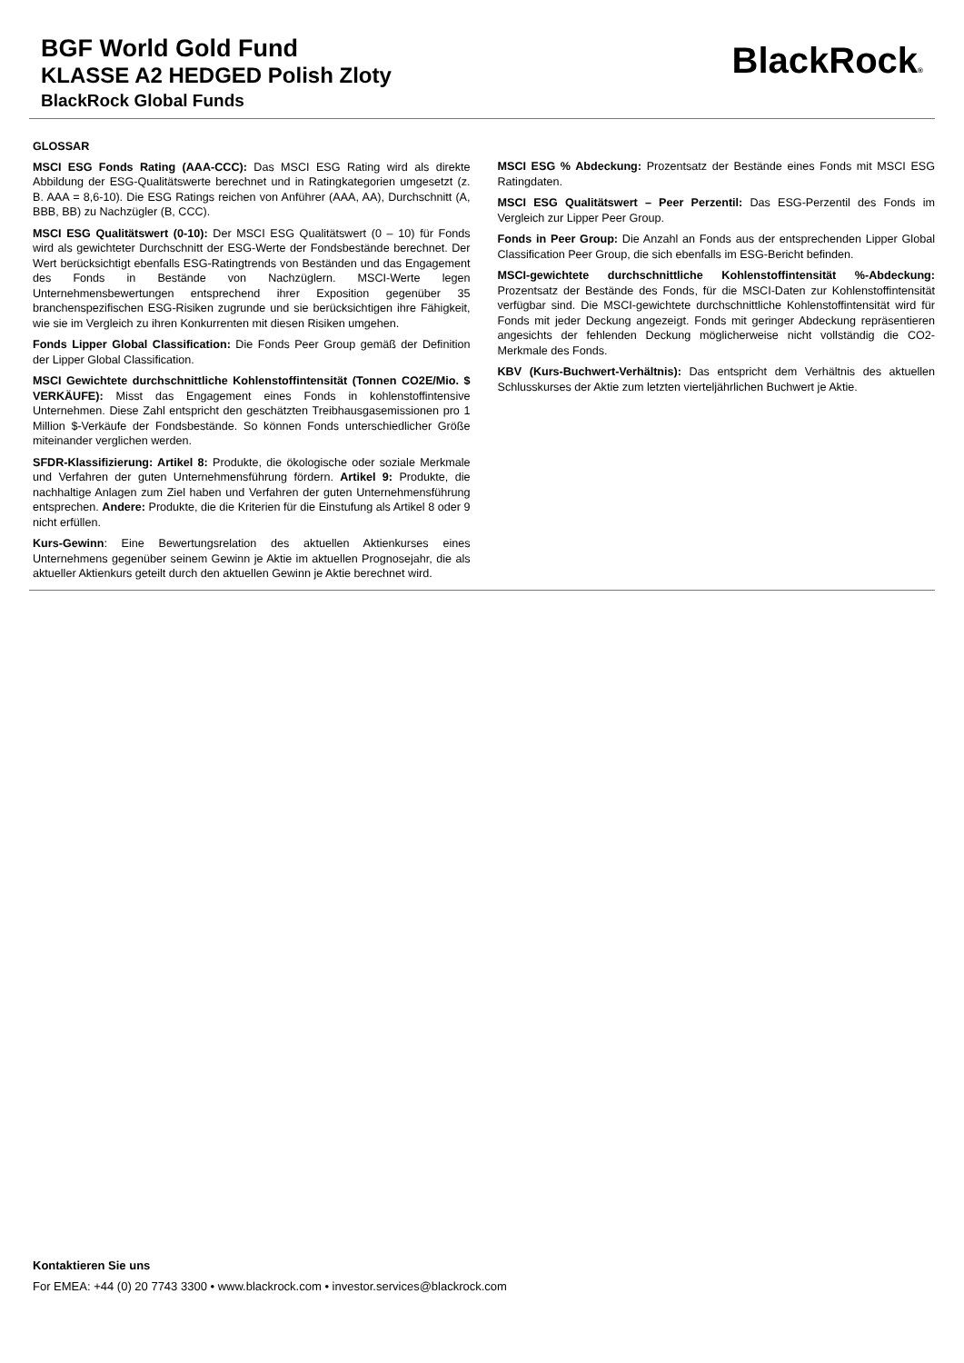BGF World Gold Fund
KLASSE A2 HEDGED Polish Zloty
BlackRock Global Funds
BlackRock®
GLOSSAR
MSCI ESG Fonds Rating (AAA-CCC): Das MSCI ESG Rating wird als direkte Abbildung der ESG-Qualitätswerte berechnet und in Ratingkategorien umgesetzt (z. B. AAA = 8,6-10). Die ESG Ratings reichen von Anführer (AAA, AA), Durchschnitt (A, BBB, BB) zu Nachzügler (B, CCC).
MSCI ESG Qualitätswert (0-10): Der MSCI ESG Qualitätswert (0 – 10) für Fonds wird als gewichteter Durchschnitt der ESG-Werte der Fondsbestände berechnet. Der Wert berücksichtigt ebenfalls ESG-Ratingtrends von Beständen und das Engagement des Fonds in Bestände von Nachzüglern. MSCI-Werte legen Unternehmensbewertungen entsprechend ihrer Exposition gegenüber 35 branchenspezifischen ESG-Risiken zugrunde und sie berücksichtigen ihre Fähigkeit, wie sie im Vergleich zu ihren Konkurrenten mit diesen Risiken umgehen.
Fonds Lipper Global Classification: Die Fonds Peer Group gemäß der Definition der Lipper Global Classification.
MSCI Gewichtete durchschnittliche Kohlenstoffintensität (Tonnen CO2E/Mio. $ VERKÄUFE): Misst das Engagement eines Fonds in kohlenstoffintensive Unternehmen. Diese Zahl entspricht den geschätzten Treibhausgasemissionen pro 1 Million $-Verkäufe der Fondsbestände. So können Fonds unterschiedlicher Größe miteinander verglichen werden.
SFDR-Klassifizierung: Artikel 8: Produkte, die ökologische oder soziale Merkmale und Verfahren der guten Unternehmensführung fördern. Artikel 9: Produkte, die nachhaltige Anlagen zum Ziel haben und Verfahren der guten Unternehmensführung entsprechen. Andere: Produkte, die die Kriterien für die Einstufung als Artikel 8 oder 9 nicht erfüllen.
Kurs-Gewinn: Eine Bewertungsrelation des aktuellen Aktienkurses eines Unternehmens gegenüber seinem Gewinn je Aktie im aktuellen Prognosejahr, die als aktueller Aktienkurs geteilt durch den aktuellen Gewinn je Aktie berechnet wird.
MSCI ESG % Abdeckung: Prozentsatz der Bestände eines Fonds mit MSCI ESG Ratingdaten.
MSCI ESG Qualitätswert – Peer Perzentil: Das ESG-Perzentil des Fonds im Vergleich zur Lipper Peer Group.
Fonds in Peer Group: Die Anzahl an Fonds aus der entsprechenden Lipper Global Classification Peer Group, die sich ebenfalls im ESG-Bericht befinden.
MSCI-gewichtete durchschnittliche Kohlenstoffintensität %-Abdeckung: Prozentsatz der Bestände des Fonds, für die MSCI-Daten zur Kohlenstoffintensität verfügbar sind. Die MSCI-gewichtete durchschnittliche Kohlenstoffintensität wird für Fonds mit jeder Deckung angezeigt. Fonds mit geringer Abdeckung repräsentieren angesichts der fehlenden Deckung möglicherweise nicht vollständig die CO2-Merkmale des Fonds.
KBV (Kurs-Buchwert-Verhältnis): Das entspricht dem Verhältnis des aktuellen Schlusskurses der Aktie zum letzten vierteljährlichen Buchwert je Aktie.
Kontaktieren Sie uns
For EMEA: +44 (0) 20 7743 3300 • www.blackrock.com • investor.services@blackrock.com